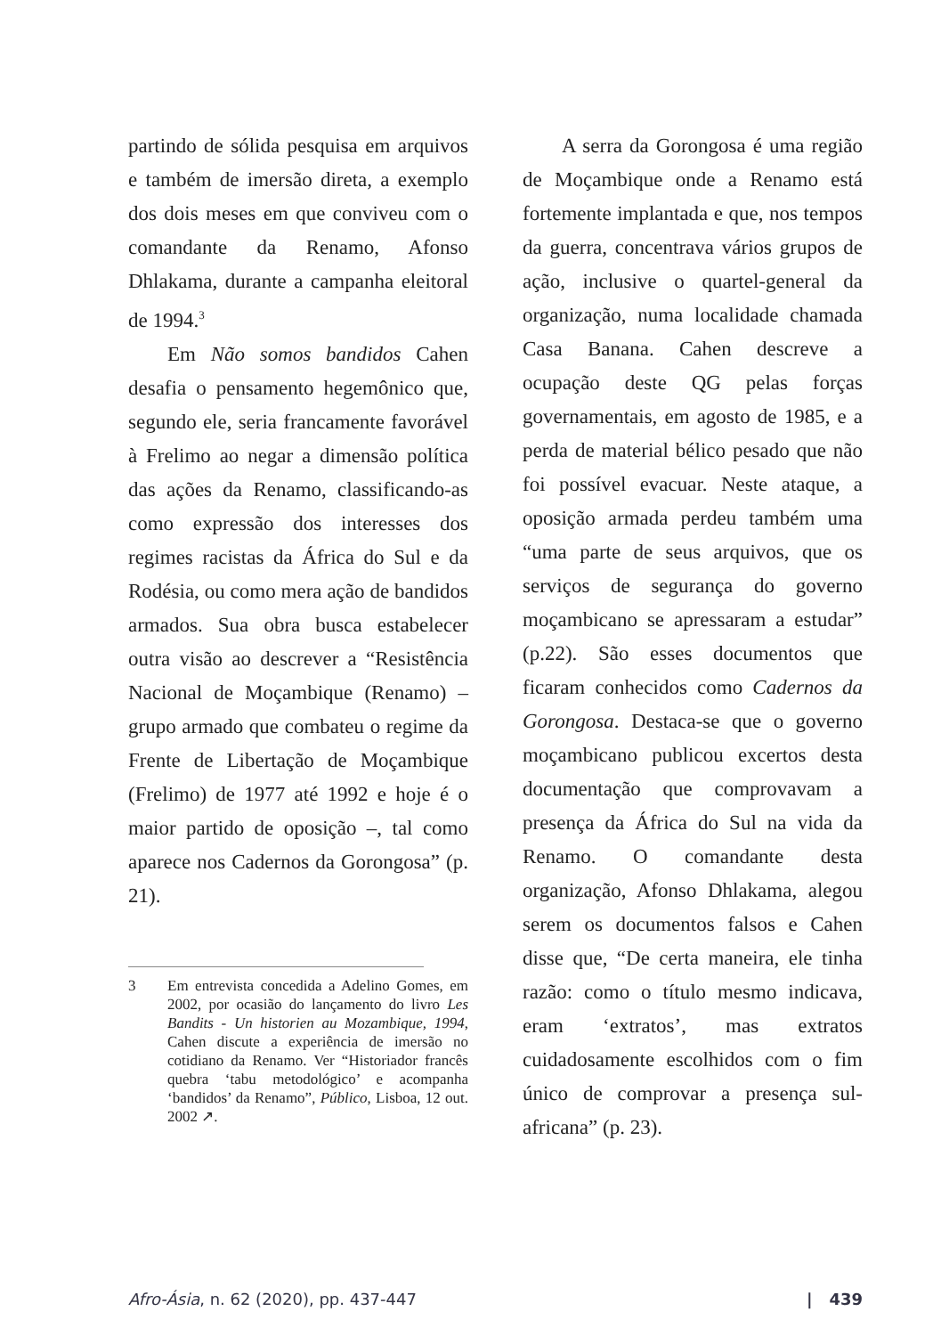partindo de sólida pesquisa em arquivos e também de imersão direta, a exemplo dos dois meses em que conviveu com o comandante da Renamo, Afonso Dhlakama, durante a campanha eleitoral de 1994.<sup>3</sup>
Em Não somos bandidos Cahen desafia o pensamento hegemônico que, segundo ele, seria francamente favorável à Frelimo ao negar a dimensão política das ações da Renamo, classificando-as como expressão dos interesses dos regimes racistas da África do Sul e da Rodésia, ou como mera ação de bandidos armados. Sua obra busca estabelecer outra visão ao descrever a “Resistência Nacional de Moçambique (Renamo) – grupo armado que combateu o regime da Frente de Libertação de Moçambique (Frelimo) de 1977 até 1992 e hoje é o maior partido de oposição –, tal como aparece nos Cadernos da Gorongosa” (p. 21).
3 Em entrevista concedida a Adelino Gomes, em 2002, por ocasião do lançamento do livro Les Bandits - Un historien au Mozambique, 1994, Cahen discute a experiência de imersão no cotidiano da Renamo. Ver “Historiador francês quebra ‘tabu metodológico’ e acompanha ‘bandidos’ da Renamo”, Público, Lisboa, 12 out. 2002 ↗.
A serra da Gorongosa é uma região de Moçambique onde a Renamo está fortemente implantada e que, nos tempos da guerra, concentrava vários grupos de ação, inclusive o quartel-general da organização, numa localidade chamada Casa Banana. Cahen descreve a ocupação deste QG pelas forças governamentais, em agosto de 1985, e a perda de material bélico pesado que não foi possível evacuar. Neste ataque, a oposição armada perdeu também uma “uma parte de seus arquivos, que os serviços de segurança do governo moçambicano se apressaram a estudar” (p.22). São esses documentos que ficaram conhecidos como Cadernos da Gorongosa. Destaca-se que o governo moçambicano publicou excertos desta documentação que comprovavam a presença da África do Sul na vida da Renamo. O comandante desta organização, Afonso Dhlakama, alegou serem os documentos falsos e Cahen disse que, “De certa maneira, ele tinha razão: como o título mesmo indicava, eram ‘extratos’, mas extratos cuidadosamente escolhidos com o fim único de comprovar a presença sul-africana” (p. 23).
Afro-Ásia, n. 62 (2020), pp. 437-447 | 439